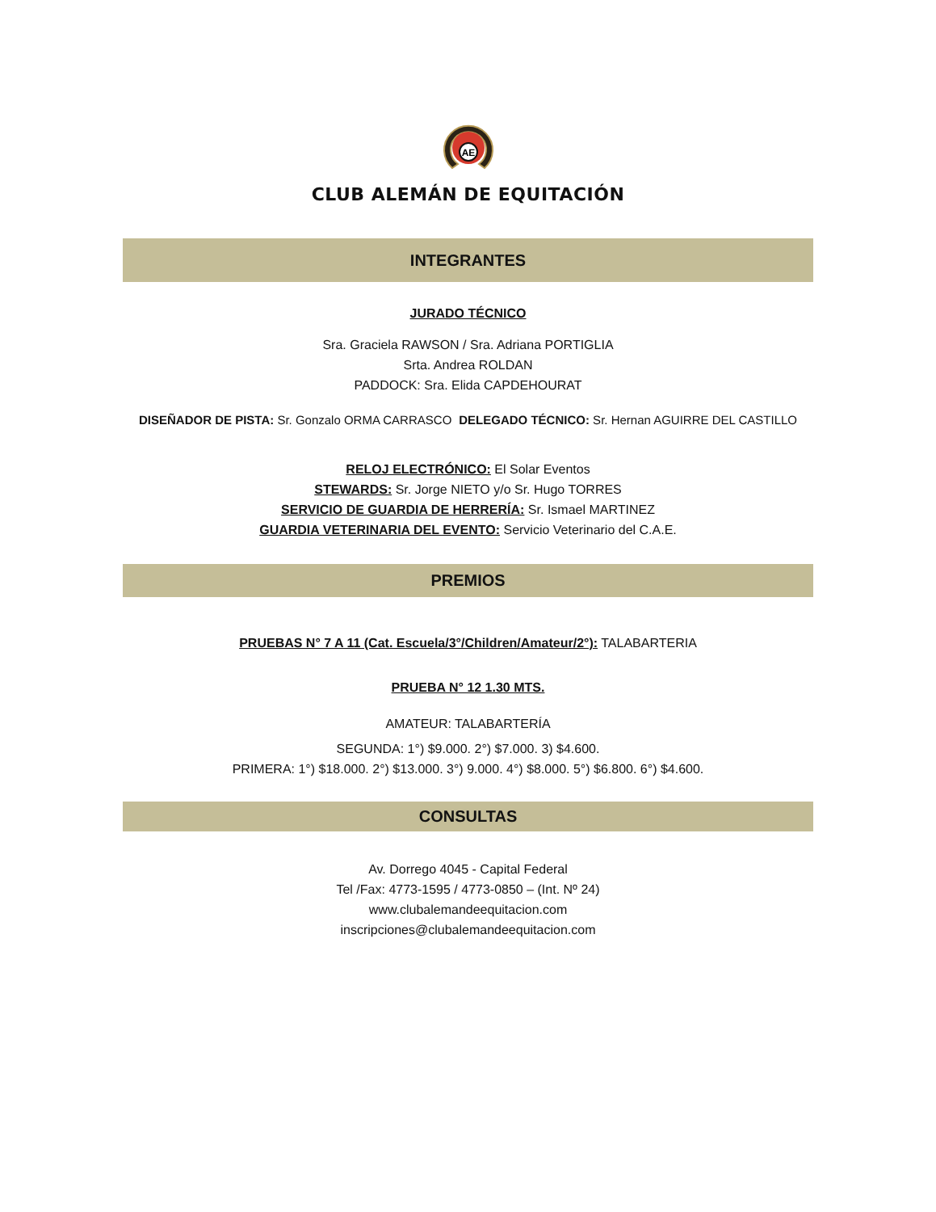AE
CLUB ALEMÁN DE EQUITACIÓN
INTEGRANTES
JURADO TÉCNICO
Sra. Graciela RAWSON / Sra. Adriana PORTIGLIA
Srta. Andrea ROLDAN
PADDOCK: Sra. Elida CAPDEHOURAT
DISEÑADOR DE PISTA: Sr. Gonzalo ORMA CARRASCO DELEGADO TÉCNICO: Sr. Hernan AGUIRRE DEL CASTILLO
RELOJ ELECTRÓNICO: El Solar Eventos
STEWARDS: Sr. Jorge NIETO y/o Sr. Hugo TORRES
SERVICIO DE GUARDIA DE HERRERÍA: Sr. Ismael MARTINEZ
GUARDIA VETERINARIA DEL EVENTO: Servicio Veterinario del C.A.E.
PREMIOS
PRUEBAS N° 7 A 11 (Cat. Escuela/3°/Children/Amateur/2°): TALABARTERIA
PRUEBA N° 12 1.30 MTS.
AMATEUR: TALABARTERÍA
SEGUNDA: 1°) $9.000. 2°) $7.000. 3) $4.600.
PRIMERA: 1°) $18.000. 2°) $13.000. 3°) 9.000. 4°) $8.000. 5°) $6.800. 6°) $4.600.
CONSULTAS
Av. Dorrego 4045 - Capital Federal
Tel /Fax: 4773-1595 / 4773-0850 – (Int. Nº 24)
www.clubalemandeequitacion.com
inscripciones@clubalemandeequitacion.com